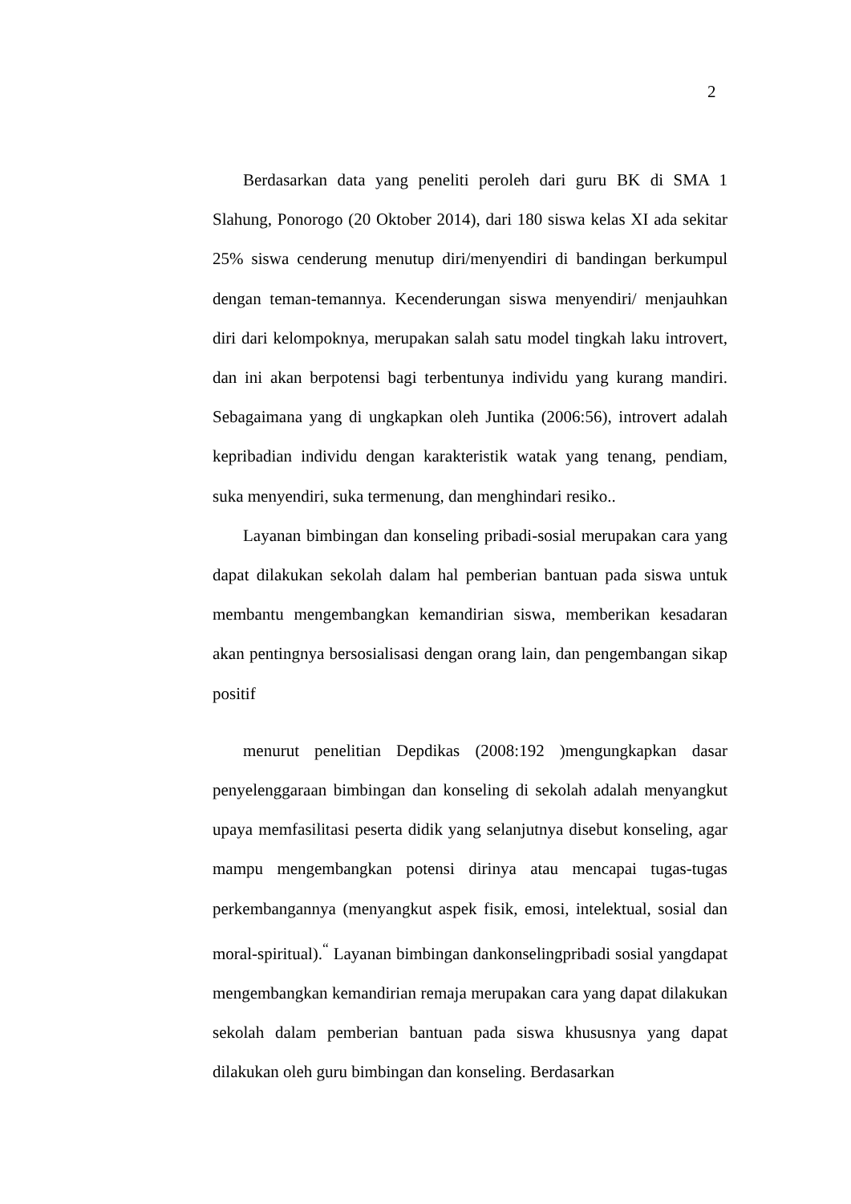2
Berdasarkan data yang peneliti peroleh dari guru BK di SMA 1 Slahung, Ponorogo (20 Oktober 2014), dari 180 siswa kelas XI ada sekitar 25% siswa cenderung menutup diri/menyendiri di bandingan berkumpul dengan teman-temannya. Kecenderungan siswa menyendiri/ menjauhkan diri dari kelompoknya, merupakan salah satu model tingkah laku introvert, dan ini akan berpotensi bagi terbentunya individu yang kurang mandiri. Sebagaimana yang di ungkapkan oleh Juntika (2006:56), introvert adalah kepribadian individu dengan karakteristik watak yang tenang, pendiam, suka menyendiri, suka termenung, dan menghindari resiko..
Layanan bimbingan dan konseling pribadi-sosial merupakan cara yang dapat dilakukan sekolah dalam hal pemberian bantuan pada siswa untuk membantu mengembangkan kemandirian siswa, memberikan kesadaran akan pentingnya bersosialisasi dengan orang lain, dan pengembangan sikap positif
menurut penelitian Depdikas (2008:192 )mengungkapkan dasar penyelenggaraan bimbingan dan konseling di sekolah adalah menyangkut upaya memfasilitasi peserta didik yang selanjutnya disebut konseling, agar mampu mengembangkan potensi dirinya atau mencapai tugas-tugas perkembangannya (menyangkut aspek fisik, emosi, intelektual, sosial dan moral-spiritual).<sup>“</sup> Layanan bimbingan dankonselingpribadi sosial yangdapat mengembangkan kemandirian remaja merupakan cara yang dapat dilakukan sekolah dalam pemberian bantuan pada siswa khususnya yang dapat dilakukan oleh guru bimbingan dan konseling. Berdasarkan